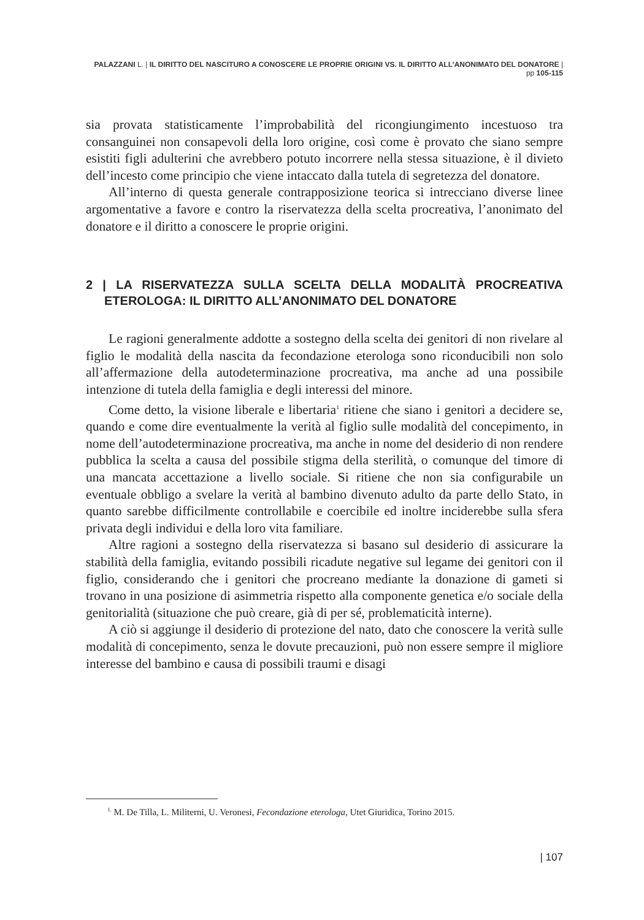PALAZZANI L. | IL DIRITTO DEL NASCITURO A CONOSCERE LE PROPRIE ORIGINI VS. IL DIRITTO ALL’ANONIMATO DEL DONATORE | pp 105-115
sia provata statisticamente l’improbabilità del ricongiungimento incestuoso tra consanguinei non consapevoli della loro origine, così come è provato che siano sempre esistiti figli adulterini che avrebbero potuto incorrere nella stessa situazione, è il divieto dell’incesto come principio che viene intaccato dalla tutela di segretezza del donatore.
All’interno di questa generale contrapposizione teorica si intrecciano diverse linee argomentative a favore e contro la riservatezza della scelta procreativa, l’anonimato del donatore e il diritto a conoscere le proprie origini.
2 | LA RISERVATEZZA SULLA SCELTA DELLA MODALITÀ PROCREATIVA ETEROLOGA: IL DIRITTO ALL’ANONIMATO DEL DONATORE
Le ragioni generalmente addotte a sostegno della scelta dei genitori di non rivelare al figlio le modalità della nascita da fecondazione eterologa sono riconducibili non solo all’affermazione della autodeterminazione procreativa, ma anche ad una possibile intenzione di tutela della famiglia e degli interessi del minore.
Come detto, la visione liberale e libertaria<sup>1</sup> ritiene che siano i genitori a decidere se, quando e come dire eventualmente la verità al figlio sulle modalità del concepimento, in nome dell’autodeterminazione procreativa, ma anche in nome del desiderio di non rendere pubblica la scelta a causa del possibile stigma della sterilità, o comunque del timore di una mancata accettazione a livello sociale. Si ritiene che non sia configurabile un eventuale obbligo a svelare la verità al bambino divenuto adulto da parte dello Stato, in quanto sarebbe difficilmente controllabile e coercibile ed inoltre inciderebbe sulla sfera privata degli individui e della loro vita familiare.
Altre ragioni a sostegno della riservatezza si basano sul desiderio di assicurare la stabilità della famiglia, evitando possibili ricadute negative sul legame dei genitori con il figlio, considerando che i genitori che procreano mediante la donazione di gameti si trovano in una posizione di asimmetria rispetto alla componente genetica e/o sociale della genitorialità (situazione che può creare, già di per sé, problematicità interne).
A ciò si aggiunge il desiderio di protezione del nato, dato che conoscere la verità sulle modalità di concepimento, senza le dovute precauzioni, può non essere sempre il migliore interesse del bambino e causa di possibili traumi e disagi
<sup>1.</sup> M. De Tilla, L. Militerni, U. Veronesi, Fecondazione eterologa, Utet Giuridica, Torino 2015.
| 107